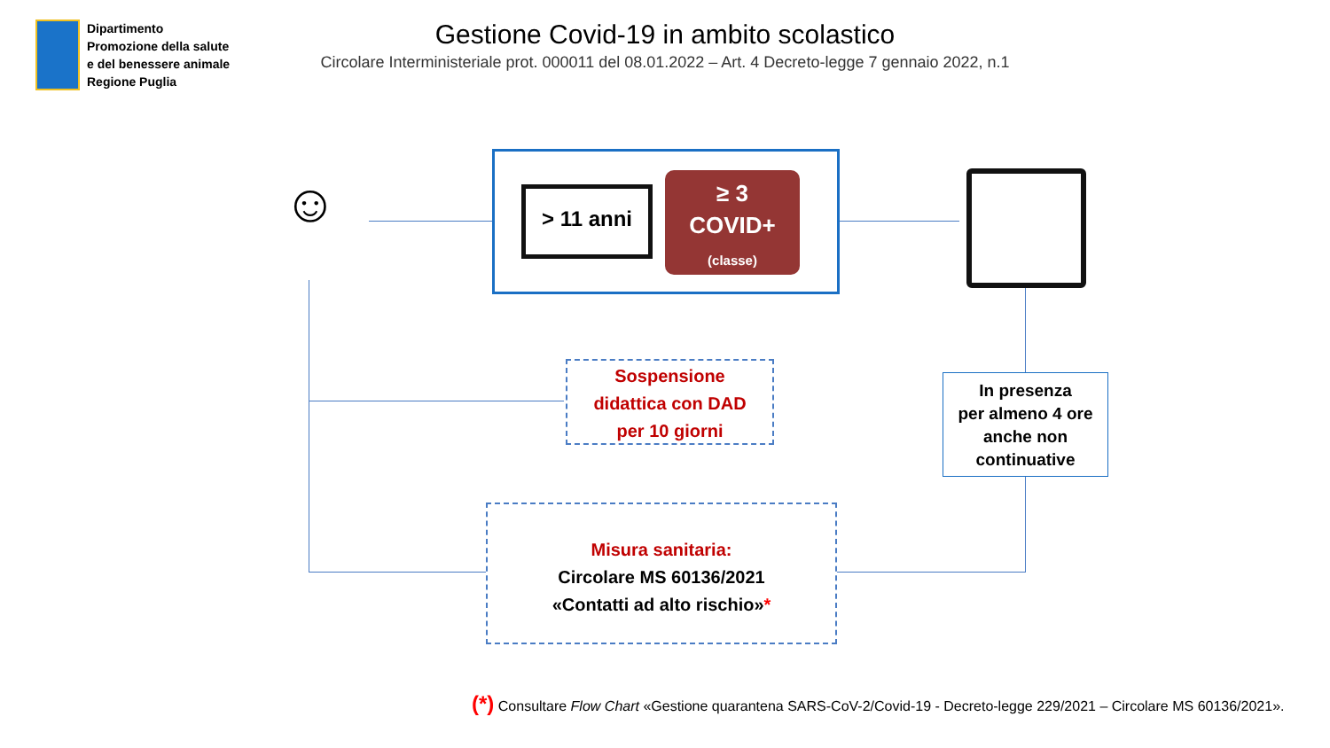Dipartimento
Promozione della salute
e del benessere animale
Regione Puglia
Gestione Covid-19 in ambito scolastico
Circolare Interministeriale prot. 000011 del 08.01.2022 – Art. 4 Decreto-legge 7 gennaio 2022, n.1
☺ > 11 anni
≥ 3
COVID+
(classe)
Sospensione
didattica con DAD
per 10 giorni
In presenza
per almeno 4 ore
anche non
continuative
Misura sanitaria:
Circolare MS 60136/2021
«Contatti ad alto rischio»*
(*) Consultare Flow Chart «Gestione quarantena SARS-CoV-2/Covid-19 - Decreto-legge 229/2021 – Circolare MS 60136/2021».